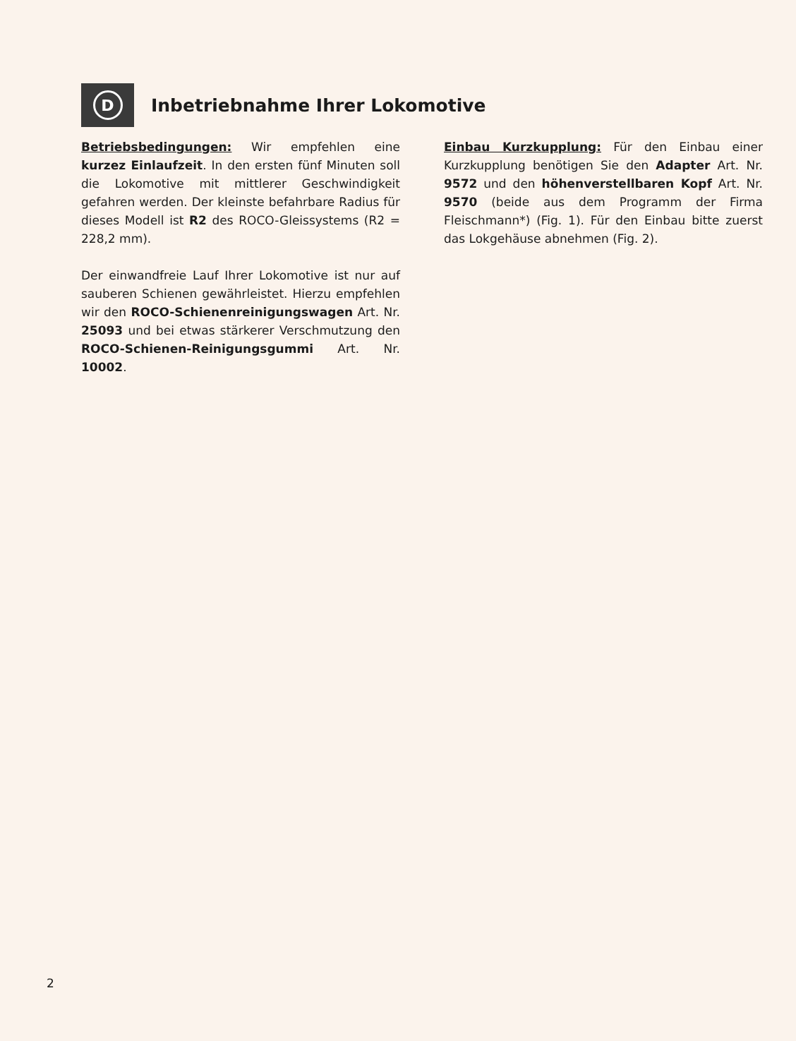D
Inbetriebnahme Ihrer Lokomotive
Betriebsbedingungen: Wir empfehlen eine kurzez Einlaufzeit. In den ersten fünf Minuten soll die Lokomotive mit mittlerer Geschwindigkeit gefahren werden. Der kleinste befahrbare Radius für dieses Modell ist R2 des ROCO-Gleissystems (R2 = 228,2 mm).
Der einwandfreie Lauf Ihrer Lokomotive ist nur auf sauberen Schienen gewährleistet. Hierzu empfehlen wir den ROCO-Schienenreinigungswagen Art. Nr. 25093 und bei etwas stärkerer Verschmutzung den ROCO-Schienen-Reinigungsgummi Art. Nr. 10002.
Einbau Kurzkupplung: Für den Einbau einer Kurzkupplung benötigen Sie den Adapter Art. Nr. 9572 und den höhenverstellbaren Kopf Art. Nr. 9570 (beide aus dem Programm der Firma Fleischmann*) (Fig. 1). Für den Einbau bitte zuerst das Lokgehäuse abnehmen (Fig. 2).
2